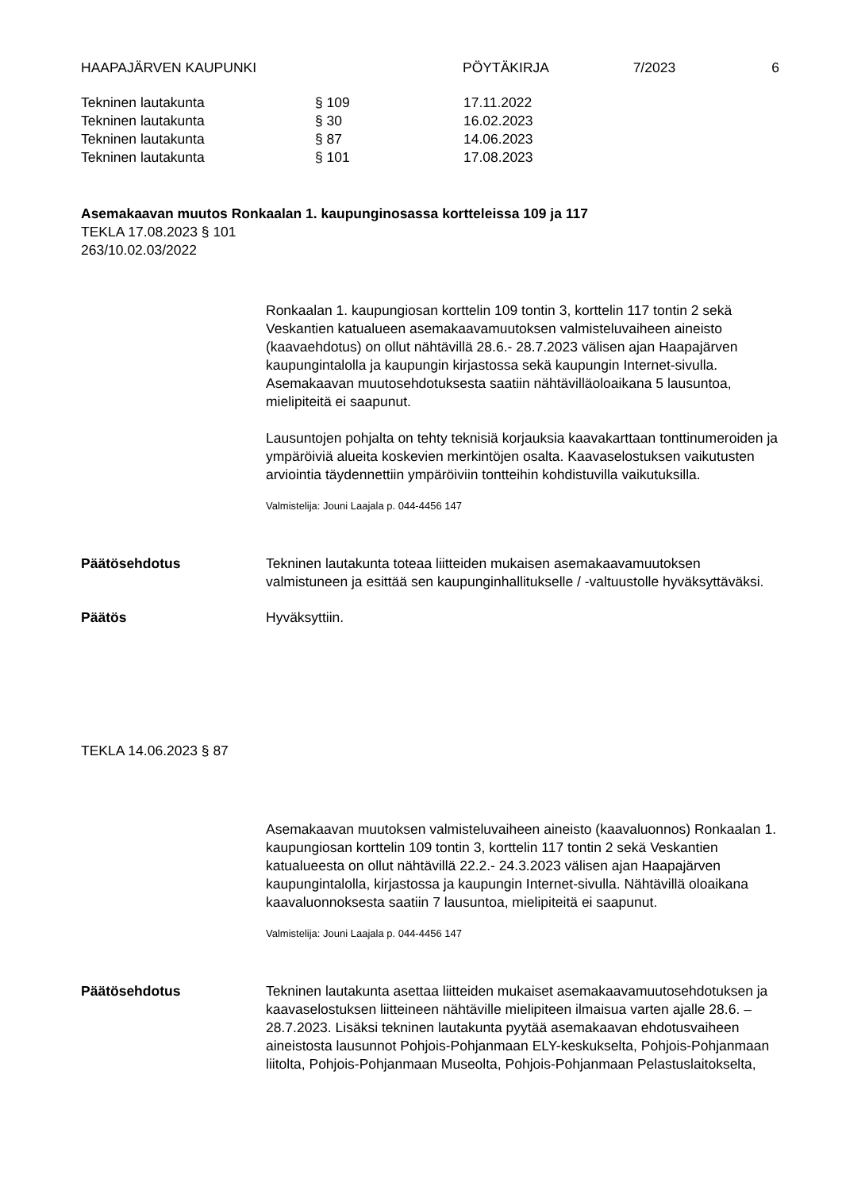HAAPAJÄRVEN KAUPUNKI PÖYTÄKIRJA 7/2023 6
| Tekninen lautakunta | § 109 | 17.11.2022 |
| Tekninen lautakunta | § 30 | 16.02.2023 |
| Tekninen lautakunta | § 87 | 14.06.2023 |
| Tekninen lautakunta | § 101 | 17.08.2023 |
Asemakaavan muutos Ronkaalan 1. kaupunginosassa kortteleissa 109 ja 117
TEKLA 17.08.2023 § 101
263/10.02.03/2022
Ronkaalan 1. kaupungiosan korttelin 109 tontin 3, korttelin 117 tontin 2 sekä Veskantien katualueen asemakaavamuutoksen valmisteluvaiheen aineisto (kaavaehdotus) on ollut nähtävillä 28.6.- 28.7.2023 välisen ajan Haapajärven kaupungintalolla ja kaupungin kirjastossa sekä kaupungin Internet-sivulla. Asemakaavan muutosehdotuksesta saatiin nähtävilläoloaikana 5 lausuntoa, mielipiteitä ei saapunut.
Lausuntojen pohjalta on tehty teknisiä korjauksia kaavakarttaan tonttinumeroiden ja ympäröiviä alueita koskevien merkintöjen osalta. Kaavaselostuksen vaikutusten arviointia täydennettiin ympäröiviin tontteihin kohdistuvilla vaikutuksilla.
Valmistelija: Jouni Laajala p. 044-4456 147
Päätösehdotus Tekninen lautakunta toteaa liitteiden mukaisen asemakaavamuutoksen valmistuneen ja esittää sen kaupunginhallitukselle / -valtuustolle hyväksyttäväksi.
Päätös Hyväksyttiin.
TEKLA 14.06.2023 § 87
Asemakaavan muutoksen valmisteluvaiheen aineisto (kaavaluonnos) Ronkaalan 1. kaupungiosan korttelin 109 tontin 3, korttelin 117 tontin 2 sekä Veskantien katualueesta on ollut nähtävillä 22.2.- 24.3.2023 välisen ajan Haapajärven kaupungintalolla, kirjastossa ja kaupungin Internet-sivulla. Nähtävillä oloaikana kaavaluonnoksesta saatiin 7 lausuntoa, mielipiteitä ei saapunut.
Valmistelija: Jouni Laajala p. 044-4456 147
Päätösehdotus Tekninen lautakunta asettaa liitteiden mukaiset asemakaavamuutosehdotuksen ja kaavaselostuksen liitteineen nähtäville mielipiteen ilmaisua varten ajalle 28.6. – 28.7.2023. Lisäksi tekninen lautakunta pyytää asemakaavan ehdotusvaiheen aineistosta lausunnot Pohjois-Pohjanmaan ELY-keskukselta, Pohjois-Pohjanmaan liitolta, Pohjois-Pohjanmaan Museolta, Pohjois-Pohjanmaan Pelastuslaitokselta,